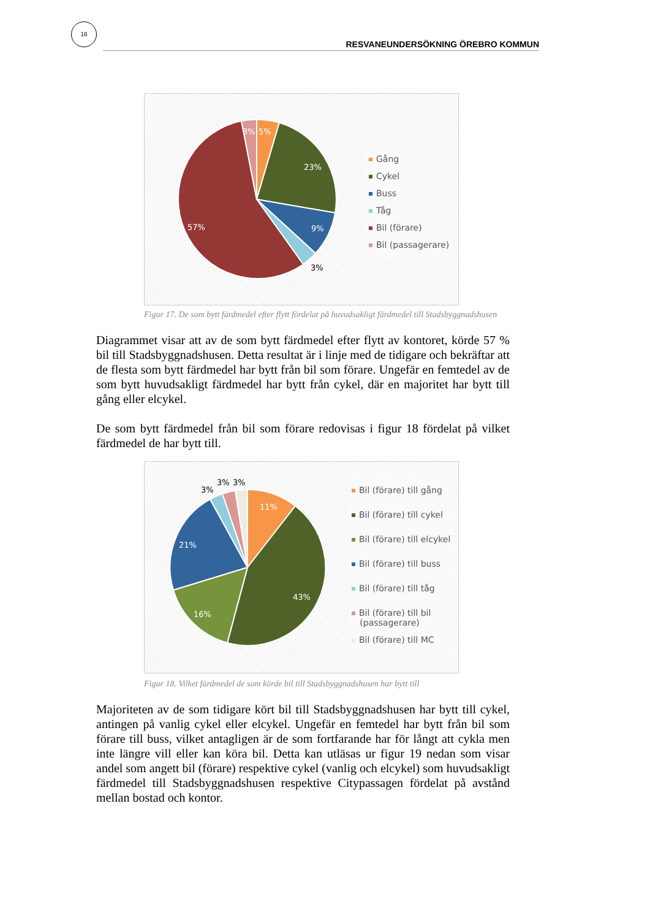16
RESVANEUNDERSÖKNING ÖREBRO KOMMUN
5%
3%
23%
9%
57%
3%
Gång
Cykel
Buss
Tåg
Bil (förare)
Bil (passagerare)
Figur 17. De som bytt färdmedel efter flytt fördelat på huvudsakligt färdmedel till Stadsbyggnadshusen
Diagrammet visar att av de som bytt färdmedel efter flytt av kontoret, körde 57 % bil till Stadsbyggnadshusen. Detta resultat är i linje med de tidigare och bekräftar att de flesta som bytt färdmedel har bytt från bil som förare. Ungefär en femtedel av de som bytt huvudsakligt färdmedel har bytt från cykel, där en majoritet har bytt till gång eller elcykel.
De som bytt färdmedel från bil som förare redovisas i figur 18 fördelat på vilket färdmedel de har bytt till.
11%
43%
16%
21%
3%
3%
3%
Bil (förare) till gång
Bil (förare) till cykel
Bil (förare) till elcykel
Bil (förare) till buss
Bil (förare) till tåg
Bil (förare) till bil
(passagerare)
Bil (förare) till MC
Figur 18. Vilket färdmedel de som körde bil till Stadsbyggnadshusen har bytt till
Majoriteten av de som tidigare kört bil till Stadsbyggnadshusen har bytt till cykel, antingen på vanlig cykel eller elcykel. Ungefär en femtedel har bytt från bil som förare till buss, vilket antagligen är de som fortfarande har för långt att cykla men inte längre vill eller kan köra bil. Detta kan utläsas ur figur 19 nedan som visar andel som angett bil (förare) respektive cykel (vanlig och elcykel) som huvudsakligt färdmedel till Stadsbyggnadshusen respektive Citypassagen fördelat på avstånd mellan bostad och kontor.